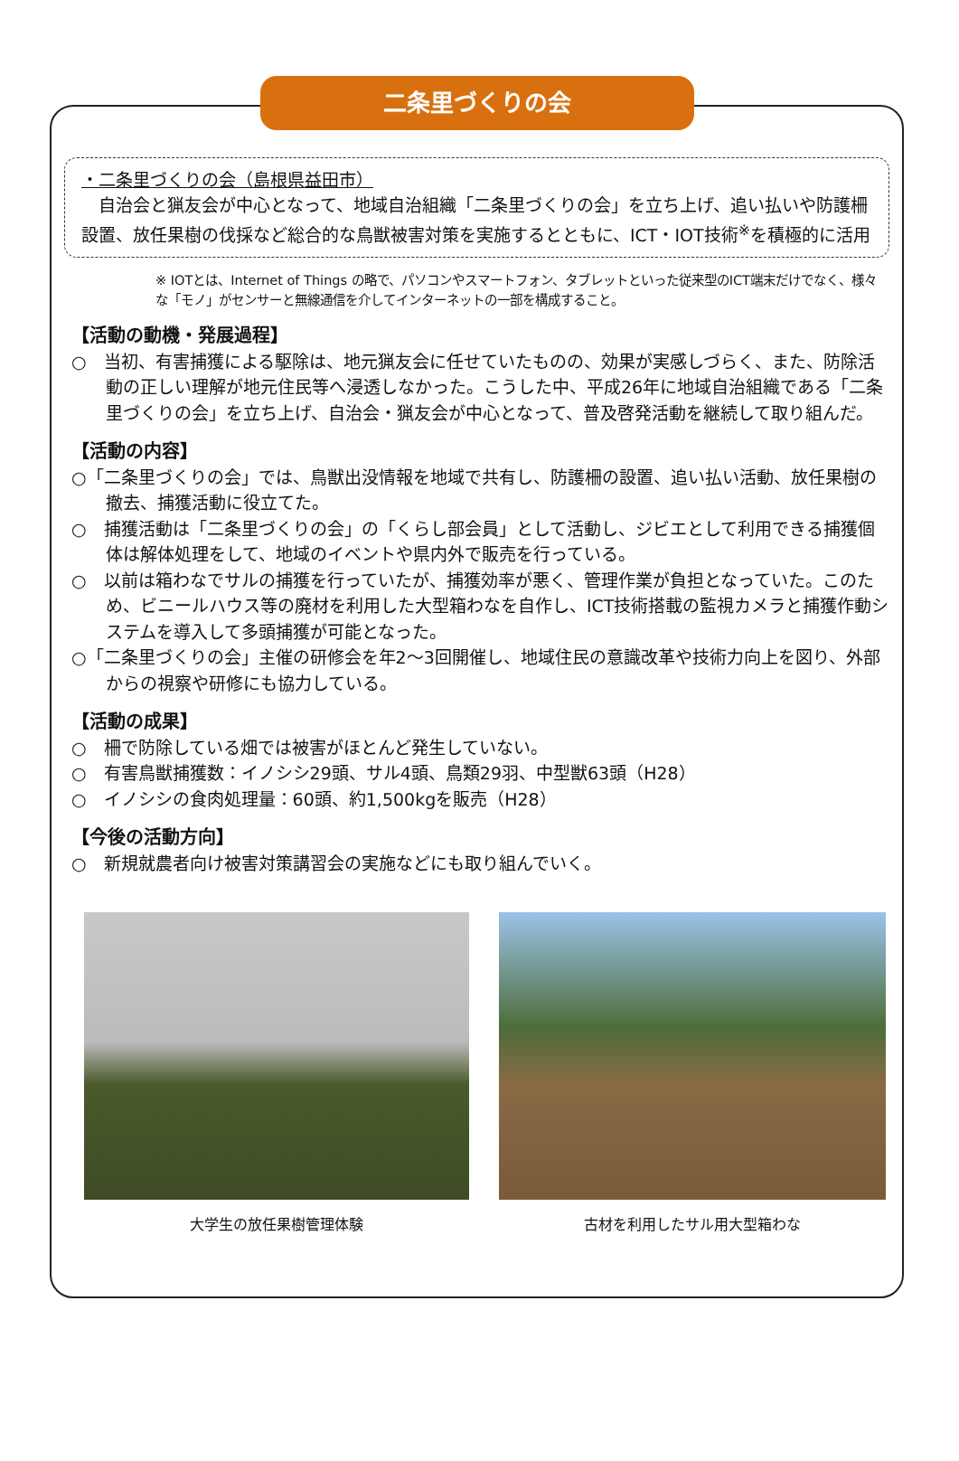二条里づくりの会
・二条里づくりの会（島根県益田市）
　自治会と猟友会が中心となって、地域自治組織「二条里づくりの会」を立ち上げ、追い払いや防護柵設置、放任果樹の伐採など総合的な鳥獣被害対策を実施するとともに、ICT・IOT技術<sup>※</sup>を積極的に活用
※ IOTとは、Internet of Things の略で、パソコンやスマートフォン、タブレットといった従来型のICT端末だけでなく、様々な「モノ」がセンサーと無線通信を介してインターネットの一部を構成すること。
【活動の動機・発展過程】
○　当初、有害捕獲による駆除は、地元猟友会に任せていたものの、効果が実感しづらく、また、防除活動の正しい理解が地元住民等へ浸透しなかった。こうした中、平成26年に地域自治組織である「二条里づくりの会」を立ち上げ、自治会・猟友会が中心となって、普及啓発活動を継続して取り組んだ。
【活動の内容】
○「二条里づくりの会」では、鳥獣出没情報を地域で共有し、防護柵の設置、追い払い活動、放任果樹の撤去、捕獲活動に役立てた。
○　捕獲活動は「二条里づくりの会」の「くらし部会員」として活動し、ジビエとして利用できる捕獲個体は解体処理をして、地域のイベントや県内外で販売を行っている。
○　以前は箱わなでサルの捕獲を行っていたが、捕獲効率が悪く、管理作業が負担となっていた。このため、ビニールハウス等の廃材を利用した大型箱わなを自作し、ICT技術搭載の監視カメラと捕獲作動システムを導入して多頭捕獲が可能となった。
○「二条里づくりの会」主催の研修会を年2～3回開催し、地域住民の意識改革や技術力向上を図り、外部からの視察や研修にも協力している。
【活動の成果】
○　柵で防除している畑では被害がほとんど発生していない。
○　有害鳥獣捕獲数：イノシシ29頭、サル4頭、鳥類29羽、中型獣63頭（H28）
○　イノシシの食肉処理量：60頭、約1,500kgを販売（H28）
【今後の活動方向】
○　新規就農者向け被害対策講習会の実施などにも取り組んでいく。
大学生の放任果樹管理体験 古材を利用したサル用大型箱わな